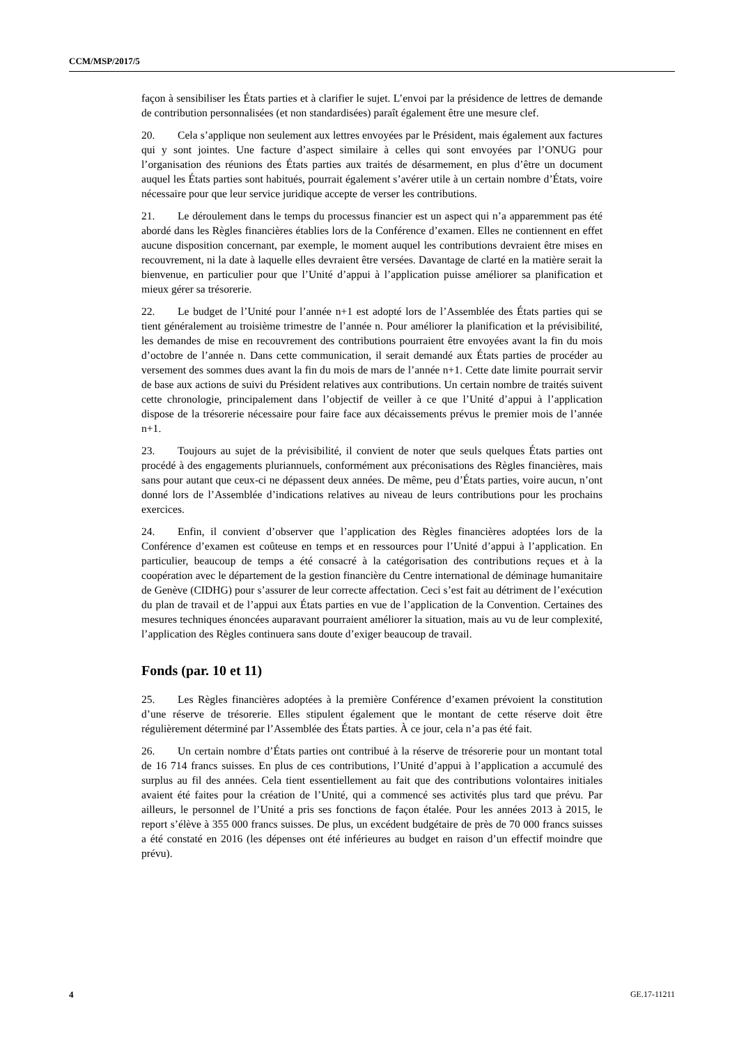CCM/MSP/2017/5
façon à sensibiliser les États parties et à clarifier le sujet. L’envoi par la présidence de lettres de demande de contribution personnalisées (et non standardisées) paraît également être une mesure clef.
20. Cela s’applique non seulement aux lettres envoyées par le Président, mais également aux factures qui y sont jointes. Une facture d’aspect similaire à celles qui sont envoyées par l’ONUG pour l’organisation des réunions des États parties aux traités de désarmement, en plus d’être un document auquel les États parties sont habitués, pourrait également s’avérer utile à un certain nombre d’États, voire nécessaire pour que leur service juridique accepte de verser les contributions.
21. Le déroulement dans le temps du processus financier est un aspect qui n’a apparemment pas été abordé dans les Règles financières établies lors de la Conférence d’examen. Elles ne contiennent en effet aucune disposition concernant, par exemple, le moment auquel les contributions devraient être mises en recouvrement, ni la date à laquelle elles devraient être versées. Davantage de clarté en la matière serait la bienvenue, en particulier pour que l’Unité d’appui à l’application puisse améliorer sa planification et mieux gérer sa trésorerie.
22. Le budget de l’Unité pour l’année n+1 est adopté lors de l’Assemblée des États parties qui se tient généralement au troisième trimestre de l’année n. Pour améliorer la planification et la prévisibilité, les demandes de mise en recouvrement des contributions pourraient être envoyées avant la fin du mois d’octobre de l’année n. Dans cette communication, il serait demandé aux États parties de procéder au versement des sommes dues avant la fin du mois de mars de l’année n+1. Cette date limite pourrait servir de base aux actions de suivi du Président relatives aux contributions. Un certain nombre de traités suivent cette chronologie, principalement dans l’objectif de veiller à ce que l’Unité d’appui à l’application dispose de la trésorerie nécessaire pour faire face aux décaissements prévus le premier mois de l’année n+1.
23. Toujours au sujet de la prévisibilité, il convient de noter que seuls quelques États parties ont procédé à des engagements pluriannuels, conformément aux préconisations des Règles financières, mais sans pour autant que ceux-ci ne dépassent deux années. De même, peu d’États parties, voire aucun, n’ont donné lors de l’Assemblée d’indications relatives au niveau de leurs contributions pour les prochains exercices.
24. Enfin, il convient d’observer que l’application des Règles financières adoptées lors de la Conférence d’examen est coûteuse en temps et en ressources pour l’Unité d’appui à l’application. En particulier, beaucoup de temps a été consacré à la catégorisation des contributions reçues et à la coopération avec le département de la gestion financière du Centre international de déminage humanitaire de Genève (CIDHG) pour s’assurer de leur correcte affectation. Ceci s’est fait au détriment de l’exécution du plan de travail et de l’appui aux États parties en vue de l’application de la Convention. Certaines des mesures techniques énoncées auparavant pourraient améliorer la situation, mais au vu de leur complexité, l’application des Règles continuera sans doute d’exiger beaucoup de travail.
Fonds (par. 10 et 11)
25. Les Règles financières adoptées à la première Conférence d’examen prévoient la constitution d’une réserve de trésorerie. Elles stipulent également que le montant de cette réserve doit être régulièrement déterminé par l’Assemblée des États parties. À ce jour, cela n’a pas été fait.
26. Un certain nombre d’États parties ont contribué à la réserve de trésorerie pour un montant total de 16 714 francs suisses. En plus de ces contributions, l’Unité d’appui à l’application a accumulé des surplus au fil des années. Cela tient essentiellement au fait que des contributions volontaires initiales avaient été faites pour la création de l’Unité, qui a commencé ses activités plus tard que prévu. Par ailleurs, le personnel de l’Unité a pris ses fonctions de façon étalée. Pour les années 2013 à 2015, le report s’élève à 355 000 francs suisses. De plus, un excédent budgétaire de près de 70 000 francs suisses a été constaté en 2016 (les dépenses ont été inférieures au budget en raison d’un effectif moindre que prévu).
4 GE.17-11211